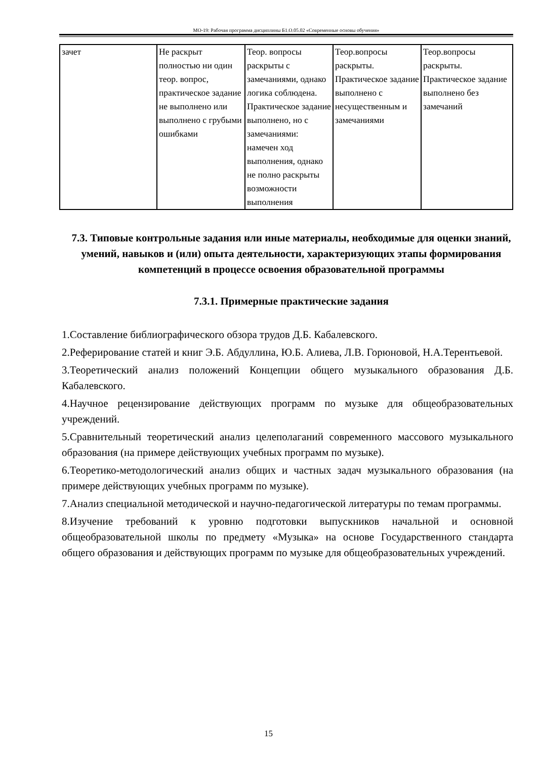МО-19: Рабочая программа дисциплины Б1.О.05.02 «Современные основы обучения»
| зачет | Не раскрыт полностью ни один теор. вопрос, практическое задание не выполнено или выполнено с грубыми ошибками | Теор. вопросы раскрыты с замечаниями, однако логика соблюдена. Практическое задание выполнено, но с замечаниями: намечен ход выполнения, однако не полно раскрыты возможности выполнения | Теор.вопросы раскрыты. Практическое задание выполнено с несущественным и замечаниями | Теор.вопросы раскрыты. Практическое задание выполнено без замечаний |
7.3. Типовые контрольные задания или иные материалы, необходимые для оценки знаний, умений, навыков и (или) опыта деятельности, характеризующих этапы формирования компетенций в процессе освоения образовательной программы
7.3.1. Примерные практические задания
1.Составление библиографического обзора трудов Д.Б. Кабалевского.
2.Реферирование статей и книг Э.Б. Абдуллина, Ю.Б. Алиева, Л.В. Горюновой, Н.А.Терентьевой.
3.Теоретический анализ положений Концепции общего музыкального образования Д.Б. Кабалевского.
4.Научное рецензирование действующих программ по музыке для общеобразовательных учреждений.
5.Сравнительный теоретический анализ целеполаганий современного массового музыкального образования (на примере действующих учебных программ по музыке).
6.Теоретико-методологический анализ общих и частных задач музыкального образования (на примере действующих учебных программ по музыке).
7.Анализ специальной методической и научно-педагогической литературы по темам программы.
8.Изучение требований к уровню подготовки выпускников начальной и основной общеобразовательной школы по предмету «Музыка» на основе Государственного стандарта общего образования и действующих программ по музыке для общеобразовательных учреждений.
15